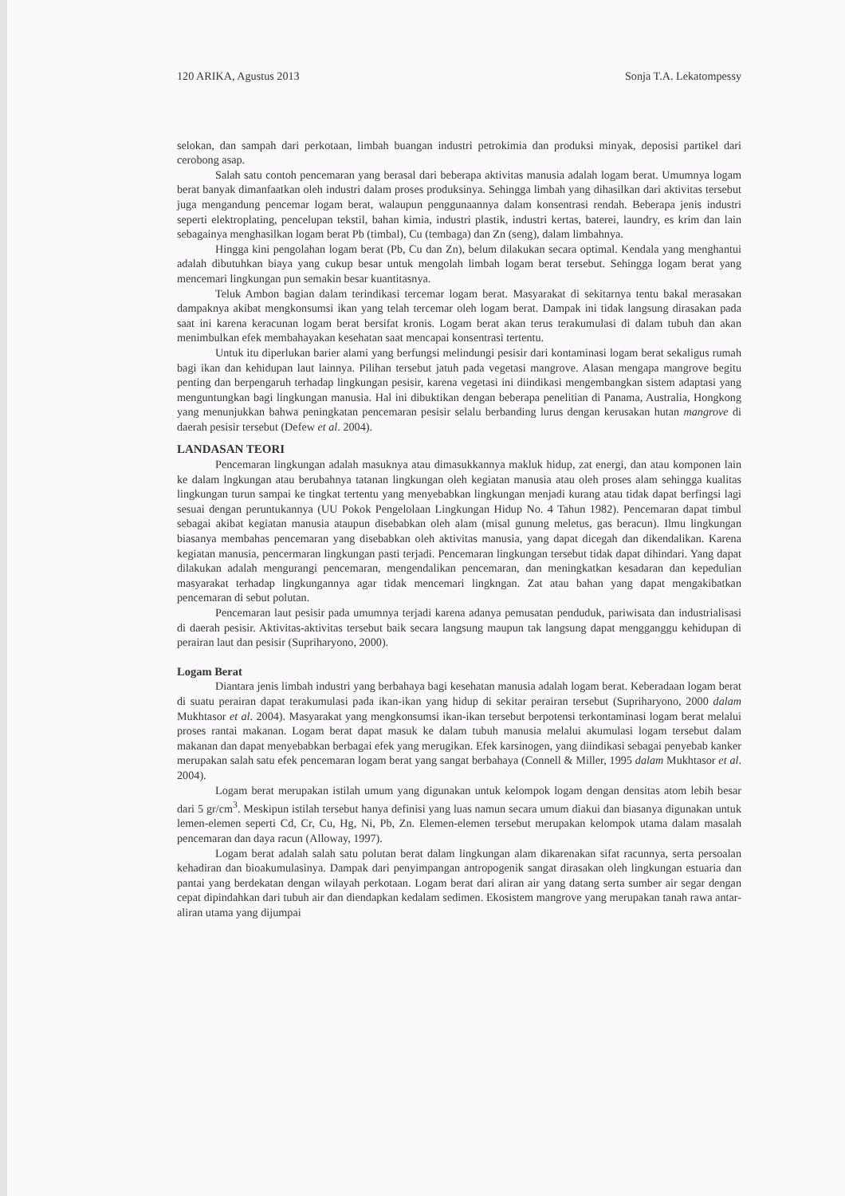120 ARIKA, Agustus 2013 Sonja T.A. Lekatompessy
selokan, dan sampah dari perkotaan, limbah buangan industri petrokimia dan produksi minyak, deposisi partikel dari cerobong asap.
Salah satu contoh pencemaran yang berasal dari beberapa aktivitas manusia adalah logam berat. Umumnya logam berat banyak dimanfaatkan oleh industri dalam proses produksinya. Sehingga limbah yang dihasilkan dari aktivitas tersebut juga mengandung pencemar logam berat, walaupun penggunaannya dalam konsentrasi rendah. Beberapa jenis industri seperti elektroplating, pencelupan tekstil, bahan kimia, industri plastik, industri kertas, baterei, laundry, es krim dan lain sebagainya menghasilkan logam berat Pb (timbal), Cu (tembaga) dan Zn (seng), dalam limbahnya.
Hingga kini pengolahan logam berat (Pb, Cu dan Zn), belum dilakukan secara optimal. Kendala yang menghantui adalah dibutuhkan biaya yang cukup besar untuk mengolah limbah logam berat tersebut. Sehingga logam berat yang mencemari lingkungan pun semakin besar kuantitasnya.
Teluk Ambon bagian dalam terindikasi tercemar logam berat. Masyarakat di sekitarnya tentu bakal merasakan dampaknya akibat mengkonsumsi ikan yang telah tercemar oleh logam berat. Dampak ini tidak langsung dirasakan pada saat ini karena keracunan logam berat bersifat kronis. Logam berat akan terus terakumulasi di dalam tubuh dan akan menimbulkan efek membahayakan kesehatan saat mencapai konsentrasi tertentu.
Untuk itu diperlukan barier alami yang berfungsi melindungi pesisir dari kontaminasi logam berat sekaligus rumah bagi ikan dan kehidupan laut lainnya. Pilihan tersebut jatuh pada vegetasi mangrove. Alasan mengapa mangrove begitu penting dan berpengaruh terhadap lingkungan pesisir, karena vegetasi ini diindikasi mengembangkan sistem adaptasi yang menguntungkan bagi lingkungan manusia. Hal ini dibuktikan dengan beberapa penelitian di Panama, Australia, Hongkong yang menunjukkan bahwa peningkatan pencemaran pesisir selalu berbanding lurus dengan kerusakan hutan mangrove di daerah pesisir tersebut (Defew et al. 2004).
LANDASAN TEORI
Pencemaran lingkungan adalah masuknya atau dimasukkannya makluk hidup, zat energi, dan atau komponen lain ke dalam lngkungan atau berubahnya tatanan lingkungan oleh kegiatan manusia atau oleh proses alam sehingga kualitas lingkungan turun sampai ke tingkat tertentu yang menyebabkan lingkungan menjadi kurang atau tidak dapat berfingsi lagi sesuai dengan peruntukannya (UU Pokok Pengelolaan Lingkungan Hidup No. 4 Tahun 1982). Pencemaran dapat timbul sebagai akibat kegiatan manusia ataupun disebabkan oleh alam (misal gunung meletus, gas beracun). Ilmu lingkungan biasanya membahas pencemaran yang disebabkan oleh aktivitas manusia, yang dapat dicegah dan dikendalikan. Karena kegiatan manusia, pencermaran lingkungan pasti terjadi. Pencemaran lingkungan tersebut tidak dapat dihindari. Yang dapat dilakukan adalah mengurangi pencemaran, mengendalikan pencemaran, dan meningkatkan kesadaran dan kepedulian masyarakat terhadap lingkungannya agar tidak mencemari lingkngan. Zat atau bahan yang dapat mengakibatkan pencemaran di sebut polutan.
Pencemaran laut pesisir pada umumnya terjadi karena adanya pemusatan penduduk, pariwisata dan industrialisasi di daerah pesisir. Aktivitas-aktivitas tersebut baik secara langsung maupun tak langsung dapat mengganggu kehidupan di perairan laut dan pesisir (Supriharyono, 2000).
Logam Berat
Diantara jenis limbah industri yang berbahaya bagi kesehatan manusia adalah logam berat. Keberadaan logam berat di suatu perairan dapat terakumulasi pada ikan-ikan yang hidup di sekitar perairan tersebut (Supriharyono, 2000 dalam Mukhtasor et al. 2004). Masyarakat yang mengkonsumsi ikan-ikan tersebut berpotensi terkontaminasi logam berat melalui proses rantai makanan. Logam berat dapat masuk ke dalam tubuh manusia melalui akumulasi logam tersebut dalam makanan dan dapat menyebabkan berbagai efek yang merugikan. Efek karsinogen, yang diindikasi sebagai penyebab kanker merupakan salah satu efek pencemaran logam berat yang sangat berbahaya (Connell & Miller, 1995 dalam Mukhtasor et al. 2004).
Logam berat merupakan istilah umum yang digunakan untuk kelompok logam dengan densitas atom lebih besar dari 5 gr/cm<sup>3</sup>. Meskipun istilah tersebut hanya definisi yang luas namun secara umum diakui dan biasanya digunakan untuk lemen-elemen seperti Cd, Cr, Cu, Hg, Ni, Pb, Zn. Elemen-elemen tersebut merupakan kelompok utama dalam masalah pencemaran dan daya racun (Alloway, 1997).
Logam berat adalah salah satu polutan berat dalam lingkungan alam dikarenakan sifat racunnya, serta persoalan kehadiran dan bioakumulasinya. Dampak dari penyimpangan antropogenik sangat dirasakan oleh lingkungan estuaria dan pantai yang berdekatan dengan wilayah perkotaan. Logam berat dari aliran air yang datang serta sumber air segar dengan cepat dipindahkan dari tubuh air dan diendapkan kedalam sedimen. Ekosistem mangrove yang merupakan tanah rawa antar-aliran utama yang dijumpai